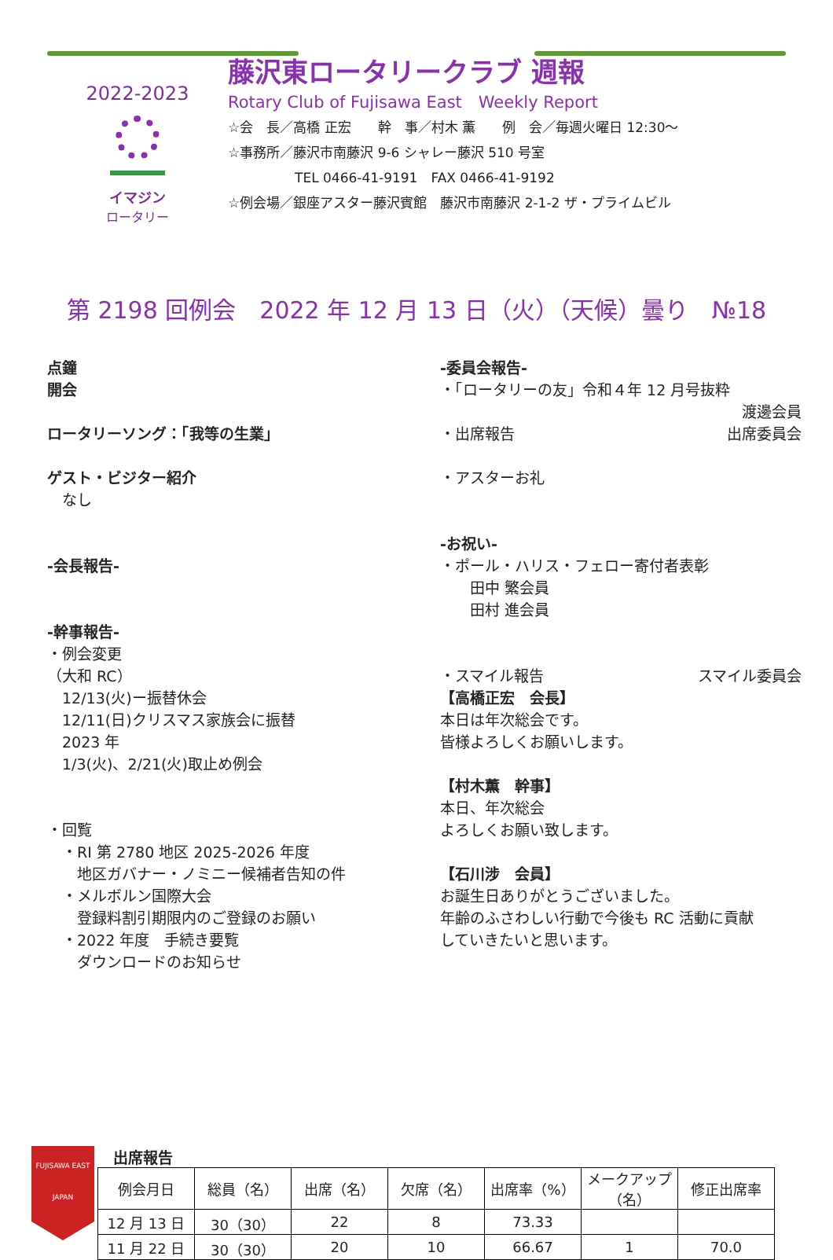2022-2023
イマジン
ロータリー
藤沢東ロータリークラブ 週報
Rotary Club of Fujisawa East　Weekly Report
☆会　長／高橋 正宏　　幹　事／村木 薫　　例　会／毎週火曜日 12:30～
☆事務所／藤沢市南藤沢 9-6 シャレー藤沢 510 号室
　　　　　TEL 0466-41-9191　FAX 0466-41-9192
☆例会場／銀座アスター藤沢賓館　藤沢市南藤沢 2-1-2 ザ・プライムビル
第 2198 回例会　2022 年 12 月 13 日（火）（天候）曇り　№18
点鐘
開会
ロータリーソング：「我等の生業」
ゲスト・ビジター紹介
　なし
-会長報告-
-幹事報告-
・例会変更
（大和 RC）
　12/13(火)ー振替休会
　12/11(日)クリスマス家族会に振替
　2023 年
　1/3(火)、2/21(火)取止め例会
・回覧
　・RI 第 2780 地区 2025-2026 年度
　　地区ガバナー・ノミニー候補者告知の件
　・メルボルン国際大会
　　登録料割引期限内のご登録のお願い
　・2022 年度　手続き要覧
　　ダウンロードのお知らせ
-委員会報告-
・「ロータリーの友」令和４年 12 月号抜粋
渡邊会員
・出席報告 出席委員会
・アスターお礼
-お祝い-
・ポール・ハリス・フェロー寄付者表彰
　　田中 繁会員
　　田村 進会員
・スマイル報告 スマイル委員会
【高橋正宏　会長】
本日は年次総会です。
皆様よろしくお願いします。
【村木薫　幹事】
本日、年次総会
よろしくお願い致します。
【石川涉　会員】
お誕生日ありがとうございました。
年齢のふさわしい行動で今後も RC 活動に貢献
していきたいと思います。
FUJISAWA EAST
JAPAN
出席報告
| 例会月日 | 総員（名） | 出席（名） | 欠席（名） | 出席率（%） | メークアップ（名） | 修正出席率 |
| --- | --- | --- | --- | --- | --- | --- |
| 12 月 13 日 | 30（30） | 22 | 8 | 73.33 | | |
| 11 月 22 日 | 30（30） | 20 | 10 | 66.67 | 1 | 70.0 |